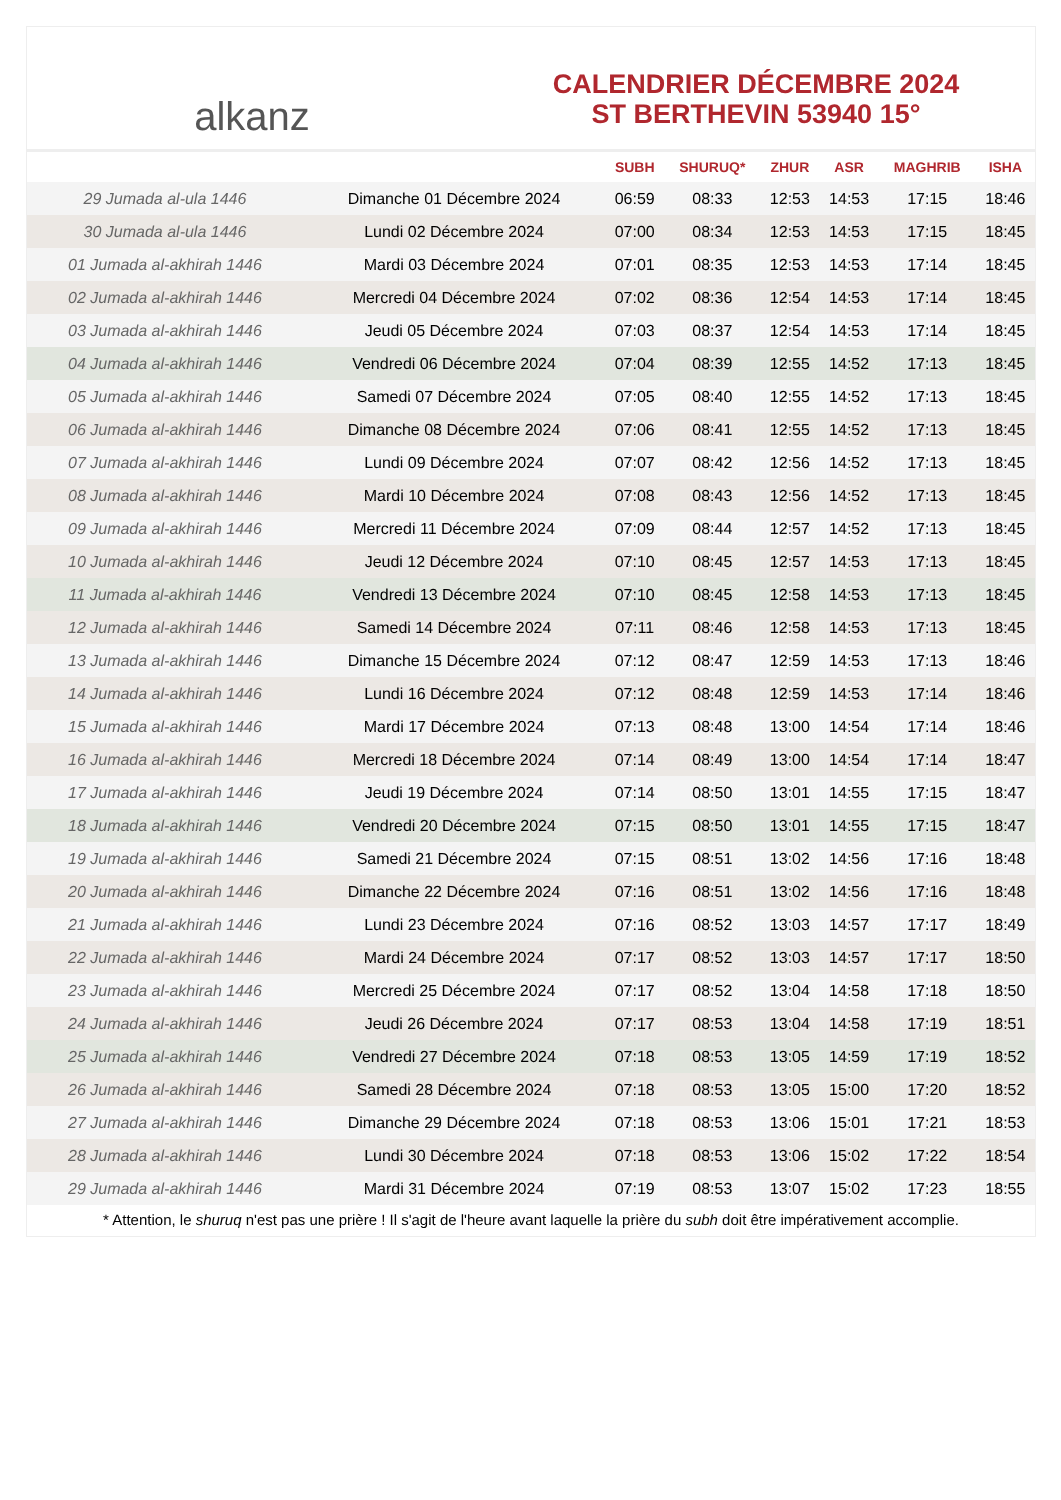alkanz
CALENDRIER DÉCEMBRE 2024
ST BERTHEVIN 53940 15°
| | | SUBH | SHURUQ* | ZHUR | ASR | MAGHRIB | ISHA |
| --- | --- | --- | --- | --- | --- | --- | --- |
| 29 Jumada al-ula 1446 | Dimanche 01 Décembre 2024 | 06:59 | 08:33 | 12:53 | 14:53 | 17:15 | 18:46 |
| 30 Jumada al-ula 1446 | Lundi 02 Décembre 2024 | 07:00 | 08:34 | 12:53 | 14:53 | 17:15 | 18:45 |
| 01 Jumada al-akhirah 1446 | Mardi 03 Décembre 2024 | 07:01 | 08:35 | 12:53 | 14:53 | 17:14 | 18:45 |
| 02 Jumada al-akhirah 1446 | Mercredi 04 Décembre 2024 | 07:02 | 08:36 | 12:54 | 14:53 | 17:14 | 18:45 |
| 03 Jumada al-akhirah 1446 | Jeudi 05 Décembre 2024 | 07:03 | 08:37 | 12:54 | 14:53 | 17:14 | 18:45 |
| 04 Jumada al-akhirah 1446 | Vendredi 06 Décembre 2024 | 07:04 | 08:39 | 12:55 | 14:52 | 17:13 | 18:45 |
| 05 Jumada al-akhirah 1446 | Samedi 07 Décembre 2024 | 07:05 | 08:40 | 12:55 | 14:52 | 17:13 | 18:45 |
| 06 Jumada al-akhirah 1446 | Dimanche 08 Décembre 2024 | 07:06 | 08:41 | 12:55 | 14:52 | 17:13 | 18:45 |
| 07 Jumada al-akhirah 1446 | Lundi 09 Décembre 2024 | 07:07 | 08:42 | 12:56 | 14:52 | 17:13 | 18:45 |
| 08 Jumada al-akhirah 1446 | Mardi 10 Décembre 2024 | 07:08 | 08:43 | 12:56 | 14:52 | 17:13 | 18:45 |
| 09 Jumada al-akhirah 1446 | Mercredi 11 Décembre 2024 | 07:09 | 08:44 | 12:57 | 14:52 | 17:13 | 18:45 |
| 10 Jumada al-akhirah 1446 | Jeudi 12 Décembre 2024 | 07:10 | 08:45 | 12:57 | 14:53 | 17:13 | 18:45 |
| 11 Jumada al-akhirah 1446 | Vendredi 13 Décembre 2024 | 07:10 | 08:45 | 12:58 | 14:53 | 17:13 | 18:45 |
| 12 Jumada al-akhirah 1446 | Samedi 14 Décembre 2024 | 07:11 | 08:46 | 12:58 | 14:53 | 17:13 | 18:45 |
| 13 Jumada al-akhirah 1446 | Dimanche 15 Décembre 2024 | 07:12 | 08:47 | 12:59 | 14:53 | 17:13 | 18:46 |
| 14 Jumada al-akhirah 1446 | Lundi 16 Décembre 2024 | 07:12 | 08:48 | 12:59 | 14:53 | 17:14 | 18:46 |
| 15 Jumada al-akhirah 1446 | Mardi 17 Décembre 2024 | 07:13 | 08:48 | 13:00 | 14:54 | 17:14 | 18:46 |
| 16 Jumada al-akhirah 1446 | Mercredi 18 Décembre 2024 | 07:14 | 08:49 | 13:00 | 14:54 | 17:14 | 18:47 |
| 17 Jumada al-akhirah 1446 | Jeudi 19 Décembre 2024 | 07:14 | 08:50 | 13:01 | 14:55 | 17:15 | 18:47 |
| 18 Jumada al-akhirah 1446 | Vendredi 20 Décembre 2024 | 07:15 | 08:50 | 13:01 | 14:55 | 17:15 | 18:47 |
| 19 Jumada al-akhirah 1446 | Samedi 21 Décembre 2024 | 07:15 | 08:51 | 13:02 | 14:56 | 17:16 | 18:48 |
| 20 Jumada al-akhirah 1446 | Dimanche 22 Décembre 2024 | 07:16 | 08:51 | 13:02 | 14:56 | 17:16 | 18:48 |
| 21 Jumada al-akhirah 1446 | Lundi 23 Décembre 2024 | 07:16 | 08:52 | 13:03 | 14:57 | 17:17 | 18:49 |
| 22 Jumada al-akhirah 1446 | Mardi 24 Décembre 2024 | 07:17 | 08:52 | 13:03 | 14:57 | 17:17 | 18:50 |
| 23 Jumada al-akhirah 1446 | Mercredi 25 Décembre 2024 | 07:17 | 08:52 | 13:04 | 14:58 | 17:18 | 18:50 |
| 24 Jumada al-akhirah 1446 | Jeudi 26 Décembre 2024 | 07:17 | 08:53 | 13:04 | 14:58 | 17:19 | 18:51 |
| 25 Jumada al-akhirah 1446 | Vendredi 27 Décembre 2024 | 07:18 | 08:53 | 13:05 | 14:59 | 17:19 | 18:52 |
| 26 Jumada al-akhirah 1446 | Samedi 28 Décembre 2024 | 07:18 | 08:53 | 13:05 | 15:00 | 17:20 | 18:52 |
| 27 Jumada al-akhirah 1446 | Dimanche 29 Décembre 2024 | 07:18 | 08:53 | 13:06 | 15:01 | 17:21 | 18:53 |
| 28 Jumada al-akhirah 1446 | Lundi 30 Décembre 2024 | 07:18 | 08:53 | 13:06 | 15:02 | 17:22 | 18:54 |
| 29 Jumada al-akhirah 1446 | Mardi 31 Décembre 2024 | 07:19 | 08:53 | 13:07 | 15:02 | 17:23 | 18:55 |
* Attention, le shuruq n'est pas une prière ! Il s'agit de l'heure avant laquelle la prière du subh doit être impérativement accomplie.